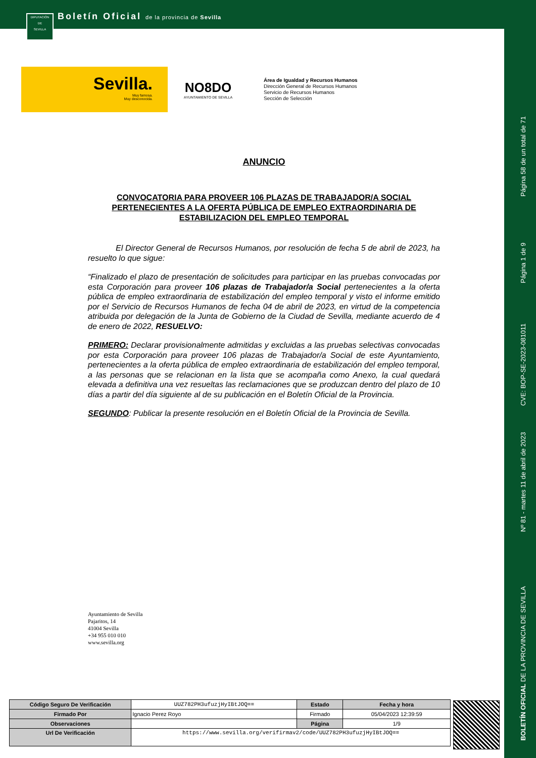DIPUTACIÓN
DE
SEVILLA
Boletín Oficial de la provincia de Sevilla
Sevilla.
Muy famosa.
Muy desconocida.
NO8DO
AYUNTAMIENTO DE SEVILLA
Área de Igualdad y Recursos Humanos
Dirección General de Recursos Humanos
Servicio de Recursos Humanos
Sección de Selección
ANUNCIO
CONVOCATORIA PARA PROVEER 106 PLAZAS DE TRABAJADOR/A SOCIAL PERTENECIENTES A LA OFERTA PÚBLICA DE EMPLEO EXTRAORDINARIA DE ESTABILIZACION DEL EMPLEO TEMPORAL
El Director General de Recursos Humanos, por resolución de fecha 5 de abril de 2023, ha resuelto lo que sigue:
“Finalizado el plazo de presentación de solicitudes para participar en las pruebas convocadas por esta Corporación para proveer 106 plazas de Trabajador/a Social pertenecientes a la oferta pública de empleo extraordinaria de estabilización del empleo temporal y visto el informe emitido por el Servicio de Recursos Humanos de fecha 04 de abril de 2023, en virtud de la competencia atribuida por delegación de la Junta de Gobierno de la Ciudad de Sevilla, mediante acuerdo de 4 de enero de 2022, RESUELVO:
PRIMERO: Declarar provisionalmente admitidas y excluidas a las pruebas selectivas convocadas por esta Corporación para proveer 106 plazas de Trabajador/a Social de este Ayuntamiento, pertenecientes a la oferta pública de empleo extraordinaria de estabilización del empleo temporal, a las personas que se relacionan en la lista que se acompaña como Anexo, la cual quedará elevada a definitiva una vez resueltas las reclamaciones que se produzcan dentro del plazo de 10 días a partir del día siguiente al de su publicación en el Boletín Oficial de la Provincia.
SEGUNDO: Publicar la presente resolución en el Boletín Oficial de la Provincia de Sevilla.
Ayuntamiento de Sevilla
Pajaritos, 14
41004 Sevilla
+34 955 010 010
www.sevilla.org
| Código Seguro De Verificación | UUZ782PH3ufuzjHyIBtJOQ== | Estado | Fecha y hora |
| Firmado Por | Ignacio Perez Royo | Firmado | 05/04/2023 12:39:59 |
| Observaciones | | Página | 1/9 |
| Url De Verificación | https://www.sevilla.org/verifirmav2/code/UUZ782PH3ufuzjHyIBtJOQ== | | |
Página 58 de un total de 71
Página 1 de 9
CVE: BOP-SE-2023-081011
Nº 81 - martes 11 de abril de 2023
BOLETÍN OFICIAL DE LA PROVINCIA DE SEVILLA